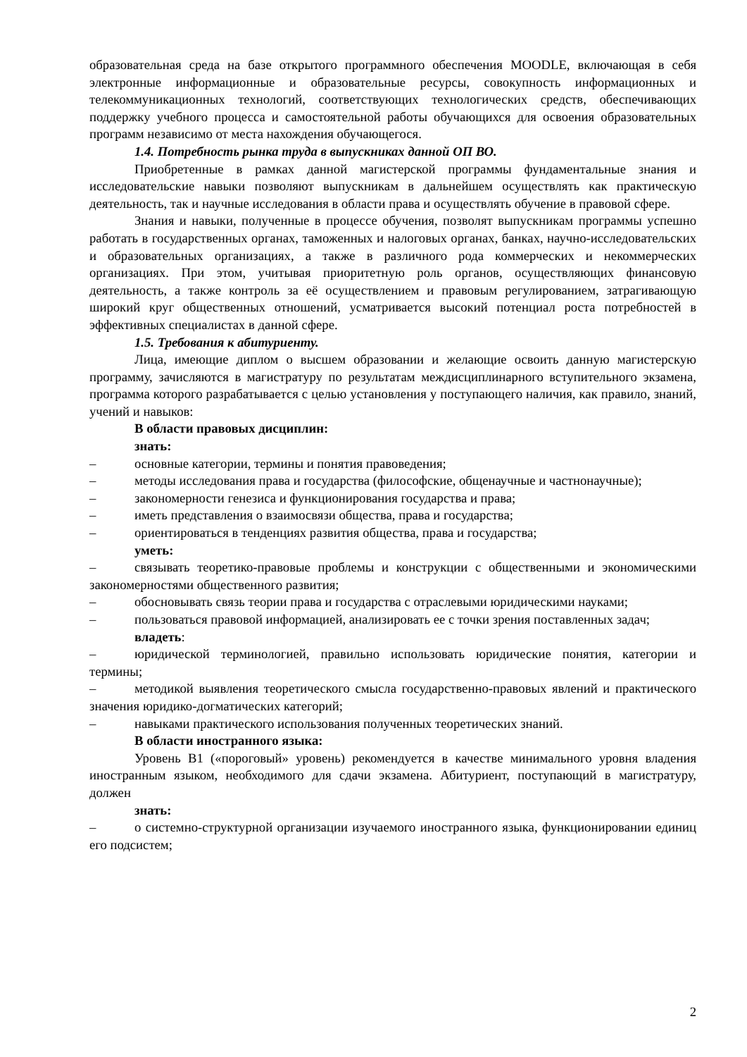образовательная среда на базе открытого программного обеспечения MOODLE, включающая в себя электронные информационные и образовательные ресурсы, совокупность информационных и телекоммуникационных технологий, соответствующих технологических средств, обеспечивающих поддержку учебного процесса и самостоятельной работы обучающихся для освоения образовательных программ независимо от места нахождения обучающегося.
1.4. Потребность рынка труда в выпускниках данной ОП ВО.
Приобретенные в рамках данной магистерской программы фундаментальные знания и исследовательские навыки позволяют выпускникам в дальнейшем осуществлять как практическую деятельность, так и научные исследования в области права и осуществлять обучение в правовой сфере.
Знания и навыки, полученные в процессе обучения, позволят выпускникам программы успешно работать в государственных органах, таможенных и налоговых органах, банках, научно-исследовательских и образовательных организациях, а также в различного рода коммерческих и некоммерческих организациях. При этом, учитывая приоритетную роль органов, осуществляющих финансовую деятельность, а также контроль за её осуществлением и правовым регулированием, затрагивающую широкий круг общественных отношений, усматривается высокий потенциал роста потребностей в эффективных специалистах в данной сфере.
1.5. Требования к абитуриенту.
Лица, имеющие диплом о высшем образовании и желающие освоить данную магистерскую программу, зачисляются в магистратуру по результатам междисциплинарного вступительного экзамена, программа которого разрабатывается с целью установления у поступающего наличия, как правило, знаний, учений и навыков:
В области правовых дисциплин:
знать:
– основные категории, термины и понятия правоведения;
– методы исследования права и государства (философские, общенаучные и частнонаучные);
– закономерности генезиса и функционирования государства и права;
– иметь представления о взаимосвязи общества, права и государства;
– ориентироваться в тенденциях развития общества, права и государства;
уметь:
– связывать теоретико-правовые проблемы и конструкции с общественными и экономическими закономерностями общественного развития;
– обосновывать связь теории права и государства с отраслевыми юридическими науками;
– пользоваться правовой информацией, анализировать ее с точки зрения поставленных задач;
владеть:
– юридической терминологией, правильно использовать юридические понятия, категории и термины;
– методикой выявления теоретического смысла государственно-правовых явлений и практического значения юридико-догматических категорий;
– навыками практического использования полученных теоретических знаний.
В области иностранного языка:
Уровень B1 («пороговый» уровень) рекомендуется в качестве минимального уровня владения иностранным языком, необходимого для сдачи экзамена. Абитуриент, поступающий в магистратуру, должен
знать:
– о системно-структурной организации изучаемого иностранного языка, функционировании единиц его подсистем;
2